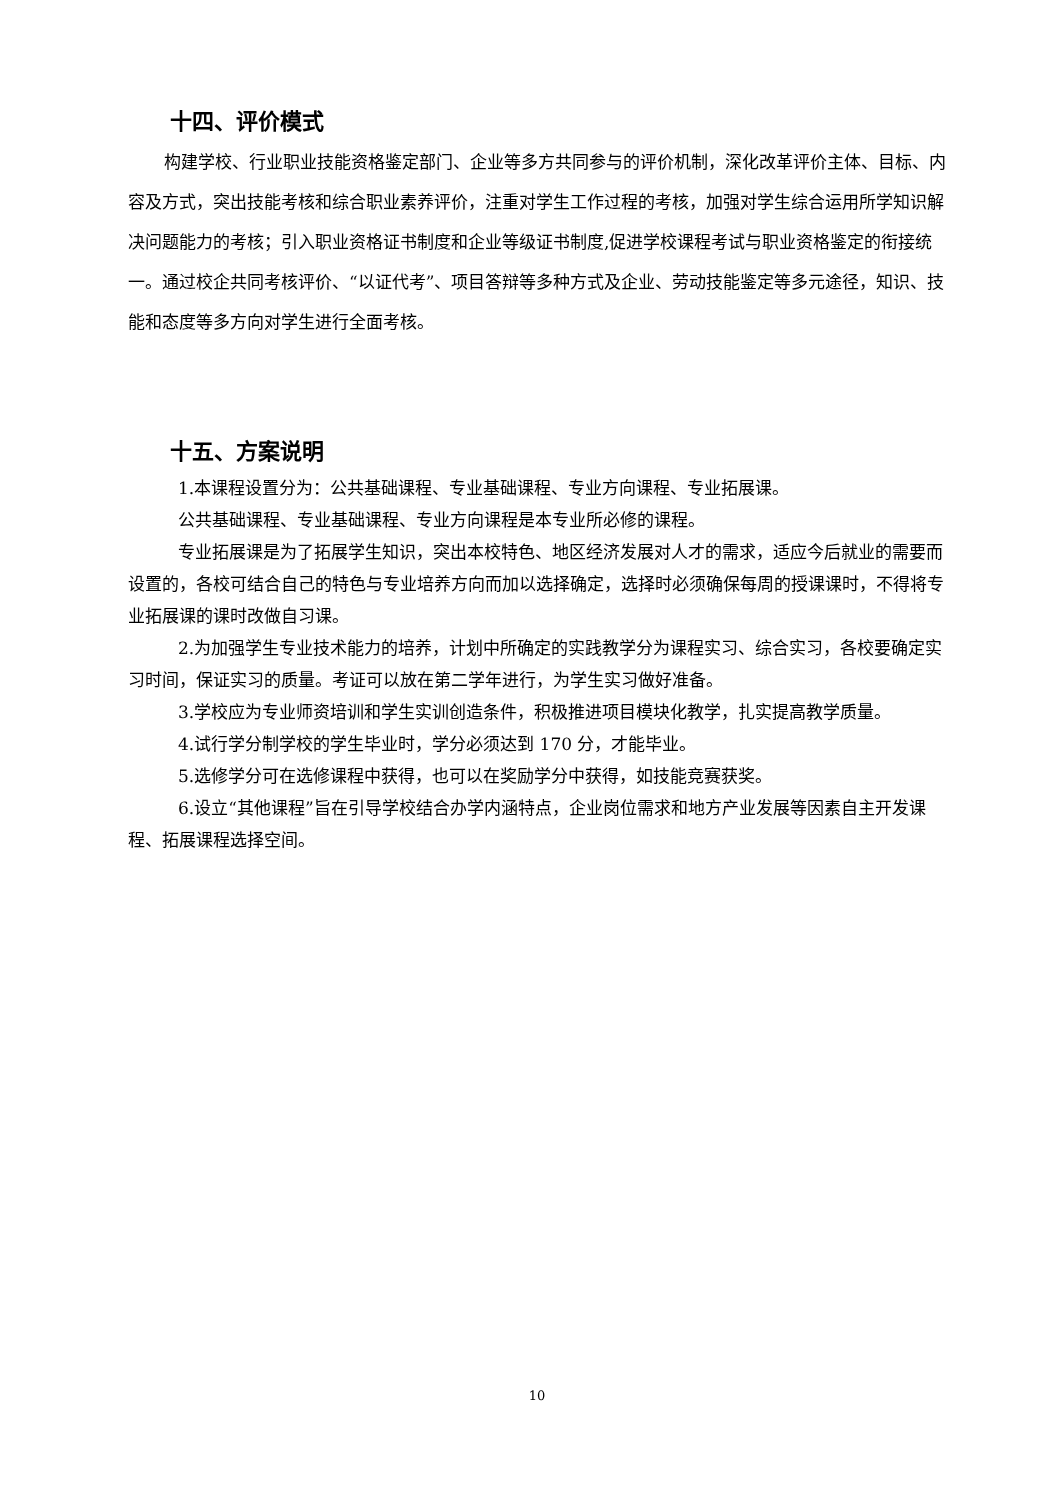十四、评价模式
构建学校、行业职业技能资格鉴定部门、企业等多方共同参与的评价机制，深化改革评价主体、目标、内容及方式，突出技能考核和综合职业素养评价，注重对学生工作过程的考核，加强对学生综合运用所学知识解决问题能力的考核；引入职业资格证书制度和企业等级证书制度,促进学校课程考试与职业资格鉴定的衔接统一。通过校企共同考核评价、“以证代考”、项目答辩等多种方式及企业、劳动技能鉴定等多元途径，知识、技能和态度等多方向对学生进行全面考核。
十五、方案说明
1.本课程设置分为：公共基础课程、专业基础课程、专业方向课程、专业拓展课。
公共基础课程、专业基础课程、专业方向课程是本专业所必修的课程。
专业拓展课是为了拓展学生知识，突出本校特色、地区经济发展对人才的需求，适应今后就业的需要而设置的，各校可结合自己的特色与专业培养方向而加以选择确定，选择时必须确保每周的授课课时，不得将专业拓展课的课时改做自习课。
2.为加强学生专业技术能力的培养，计划中所确定的实践教学分为课程实习、综合实习，各校要确定实习时间，保证实习的质量。考证可以放在第二学年进行，为学生实习做好准备。
3.学校应为专业师资培训和学生实训创造条件，积极推进项目模块化教学，扎实提高教学质量。
4.试行学分制学校的学生毕业时，学分必须达到 170 分，才能毕业。
5.选修学分可在选修课程中获得，也可以在奖励学分中获得，如技能竞赛获奖。
6.设立“其他课程”旨在引导学校结合办学内涵特点，企业岗位需求和地方产业发展等因素自主开发课程、拓展课程选择空间。
10